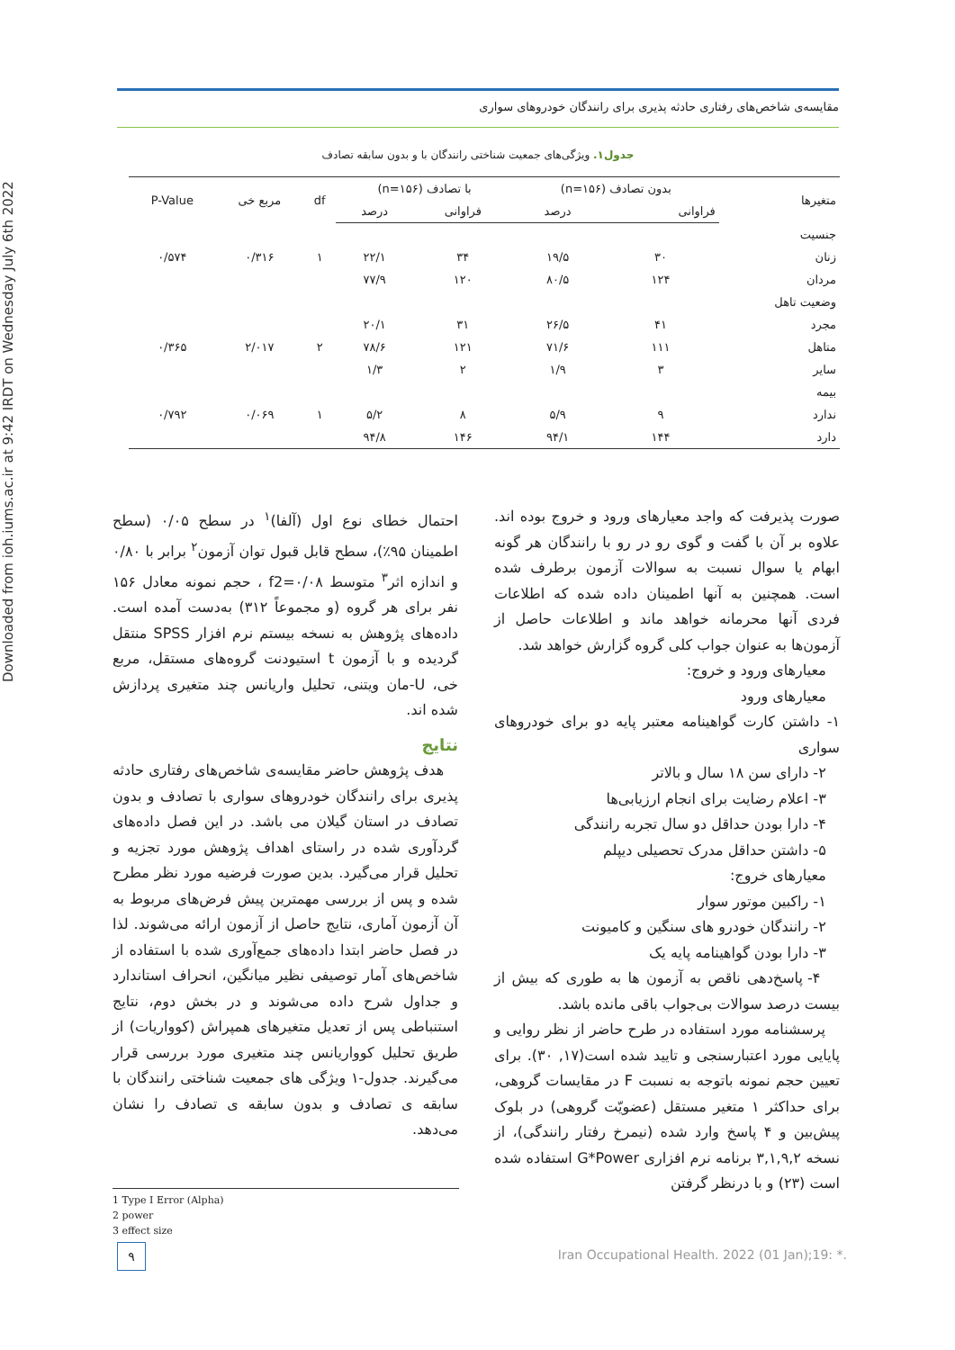Downloaded from ioh.iums.ac.ir at 9:42 IRDT on Wednesday July 6th 2022
مقایسه‌ی شاخص‌های رفتاری حادثه پذیری برای رانندگان خودروهای سواری
جدول۱. ویژگی‌های جمعیت شناختی رانندگان با و بدون سابقه تصادف
| متغیرها | بدون تصادف (n=۱۵۶) | | با تصادف (n=۱۵۶) | | df | مربع خی | P-Value |
| --- | --- | --- | --- | --- | --- | --- | --- |
| | فراوانی | درصد | فراوانی | درصد | | | |
| جنسیت | | | | | | | |
| زنان | ۳۰ | ۱۹/۵ | ۳۴ | ۲۲/۱ | ۱ | ۰/۳۱۶ | ۰/۵۷۴ |
| مردان | ۱۲۴ | ۸۰/۵ | ۱۲۰ | ۷۷/۹ | | | |
| وضعیت تاهل | | | | | | | |
| مجرد | ۴۱ | ۲۶/۵ | ۳۱ | ۲۰/۱ | | | |
| متاهل | ۱۱۱ | ۷۱/۶ | ۱۲۱ | ۷۸/۶ | ۲ | ۲/۰۱۷ | ۰/۳۶۵ |
| سایر | ۳ | ۱/۹ | ۲ | ۱/۳ | | | |
| بیمه | | | | | | | |
| ندارد | ۹ | ۵/۹ | ۸ | ۵/۲ | ۱ | ۰/۰۶۹ | ۰/۷۹۲ |
| دارد | ۱۴۴ | ۹۴/۱ | ۱۴۶ | ۹۴/۸ | | | |
صورت پذیرفت که واجد معیارهای ورود و خروج بوده اند. علاوه بر آن با گفت و گوی رو در رو با رانندگان هر گونه ابهام یا سوال نسبت به سوالات آزمون برطرف شده است. همچنین به آنها اطمینان داده شده که اطلاعات فردی آنها محرمانه خواهد ماند و اطلاعات حاصل از آزمون‌ها به عنوان جواب کلی گروه گزارش خواهد شد.
معیارهای ورود و خروج:
معیارهای ورود
۱- داشتن کارت گواهینامه معتبر پایه دو برای خودروهای سواری
۲- دارای سن ۱۸ سال و بالاتر
۳- اعلام رضایت برای انجام ارزیابی‌ها
۴- دارا بودن حداقل دو سال تجربه رانندگی
۵- داشتن حداقل مدرک تحصیلی دیپلم
معیارهای خروج:
۱- راکبین موتور سوار
۲- رانندگان خودرو های سنگین و کامیونت
۳- دارا بودن گواهینامه پایه یک
۴- پاسخ‌دهی ناقص به آزمون ها به طوری که بیش از بیست درصد سوالات بی‌جواب باقی مانده باشد.
پرسشنامه مورد استفاده در طرح حاضر از نظر روایی و پایایی مورد اعتبارسنجی و تایید شده است(۱۷, ۳۰). برای تعیین حجم نمونه باتوجه به نسبت F در مقایسات گروهی، برای حداکثر ۱ متغیر مستقل (عضویّت گروهی) در بلوک پیش‌بین و ۴ پاسخ وارد شده (نیمرخ رفتار رانندگی)، از نسخه ۳,۱,۹,۲ برنامه نرم افزاری G*Power استفاده شده است (۲۳) و با درنظر گرفتن
احتمال خطای نوع اول (آلفا)<sup>۱</sup> در سطح ۰/۰۵ (سطح اطمینان ۹۵٪)، سطح قابل قبول توان آزمون<sup>۲</sup> برابر با ۰/۸۰ و اندازه اثر<sup>۳</sup> متوسط f2=۰/۰۸ ، حجم نمونه معادل ۱۵۶ نفر برای هر گروه (و مجموعاً ۳۱۲) به‌دست آمده است. داده‌های پژوهش به نسخه بیستم نرم افزار SPSS منتقل گردیده و با آزمون t استیودنت گروه‌های مستقل، مربع خی، U-مان ویتنی، تحلیل واریانس چند متغیری پردازش شده اند.
نتایج
هدف پژوهش حاضر مقایسه‌ی شاخص‌های رفتاری حادثه پذیری برای رانندگان خودروهای سواری با تصادف و بدون تصادف در استان گیلان می باشد. در این فصل داده‌های گردآوری شده در راستای اهداف پژوهش مورد تجزیه و تحلیل قرار می‌گیرد. بدین صورت فرضیه مورد نظر مطرح شده و پس از بررسی مهمترین پیش فرض‌های مربوط به آن آزمون آماری، نتایج حاصل از آزمون ارائه می‌شوند. لذا در فصل حاضر ابتدا داده‌های جمع‌آوری شده با استفاده از شاخص‌های آمار توصیفی نظیر میانگین، انحراف استاندارد و جداول شرح داده می‌شوند و در بخش دوم، نتایج استنباطی پس از تعدیل متغیرهای همپراش (کوواریات) از طریق تحلیل کوواریانس چند متغیری مورد بررسی قرار می‌گیرند. جدول-۱ ویژگی های جمعیت شناختی رانندگان با سابقه ی تصادف و بدون سابقه ی تصادف را نشان می‌دهد.
1 Type I Error (Alpha)
2 power
3 effect size
۹
Iran Occupational Health. 2022 (01 Jan);19: *.